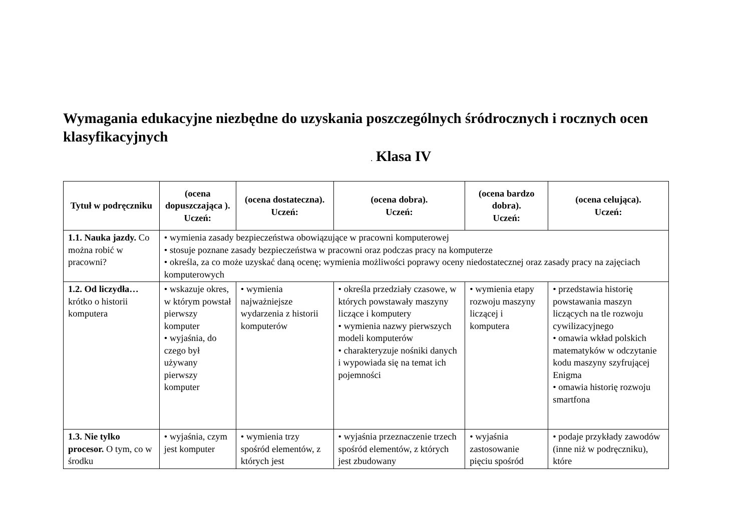Wymagania edukacyjne niezbędne do uzyskania poszczególnych śródrocznych i rocznych ocen klasyfikacyjnych
. Klasa IV
| Tytuł w podręczniku | (ocena dopuszczająca ). Uczeń: | (ocena dostateczna). Uczeń: | (ocena dobra). Uczeń: | (ocena bardzo dobra). Uczeń: | (ocena celująca). Uczeń: |
| --- | --- | --- | --- | --- | --- |
| 1.1. Nauka jazdy. Co można robić w pracowni? | • wymienia zasady bezpieczeństwa obowiązujące w pracowni komputerowej • stosuje poznane zasady bezpieczeństwa w pracowni oraz podczas pracy na komputerze • określa, za co może uzyskać daną ocenę; wymienia możliwości poprawy oceny niedostatecznej oraz zasady pracy na zajęciach komputerowych | | | | |
| 1.2. Od liczydła… krótko o historii komputera | • wskazuje okres, w którym powstał pierwszy komputer • wyjaśnia, do czego był używany pierwszy komputer | • wymienia najważniejsze wydarzenia z historii komputerów | • określa przedziały czasowe, w których powstawały maszyny liczące i komputery • wymienia nazwy pierwszych modeli komputerów • charakteryzuje nośniki danych i wypowiada się na temat ich pojemności | • wymienia etapy rozwoju maszyny liczącej i komputera | • przedstawia historię powstawania maszyn liczących na tle rozwoju cywilizacyjnego • omawia wkład polskich matematyków w odczytanie kodu maszyny szyfrującej Enigma • omawia historię rozwoju smartfona |
| 1.3. Nie tylko procesor. O tym, co w środku | • wyjaśnia, czym jest komputer | • wymienia trzy spośród elementów, z których jest | • wyjaśnia przeznaczenie trzech spośród elementów, z których jest zbudowany | • wyjaśnia zastosowanie pięciu spośród | • podaje przykłady zawodów (inne niż w podręczniku), które |